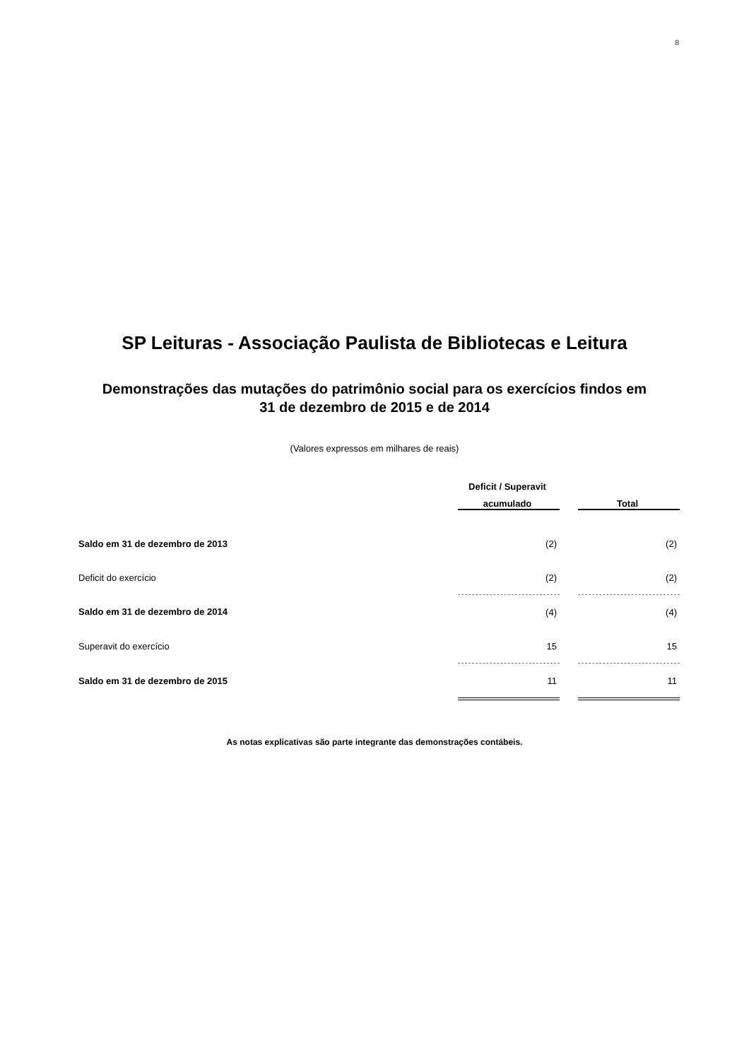8
SP Leituras - Associação Paulista de Bibliotecas e Leitura
Demonstrações das mutações do patrimônio social para os exercícios findos em
31 de dezembro de 2015 e de 2014
(Valores expressos em milhares de reais)
| | Deficit / Superavit | | |
| --- | --- | --- | --- |
| | acumulado | | Total |
| Saldo em 31 de dezembro de 2013 | (2) | | (2) |
| Deficit do exercício | (2) | | (2) |
| Saldo em 31 de dezembro de 2014 | (4) | | (4) |
| Superavit do exercício | 15 | | 15 |
| Saldo em 31 de dezembro de 2015 | 11 | | 11 |
As notas explicativas são parte integrante das demonstrações contábeis.